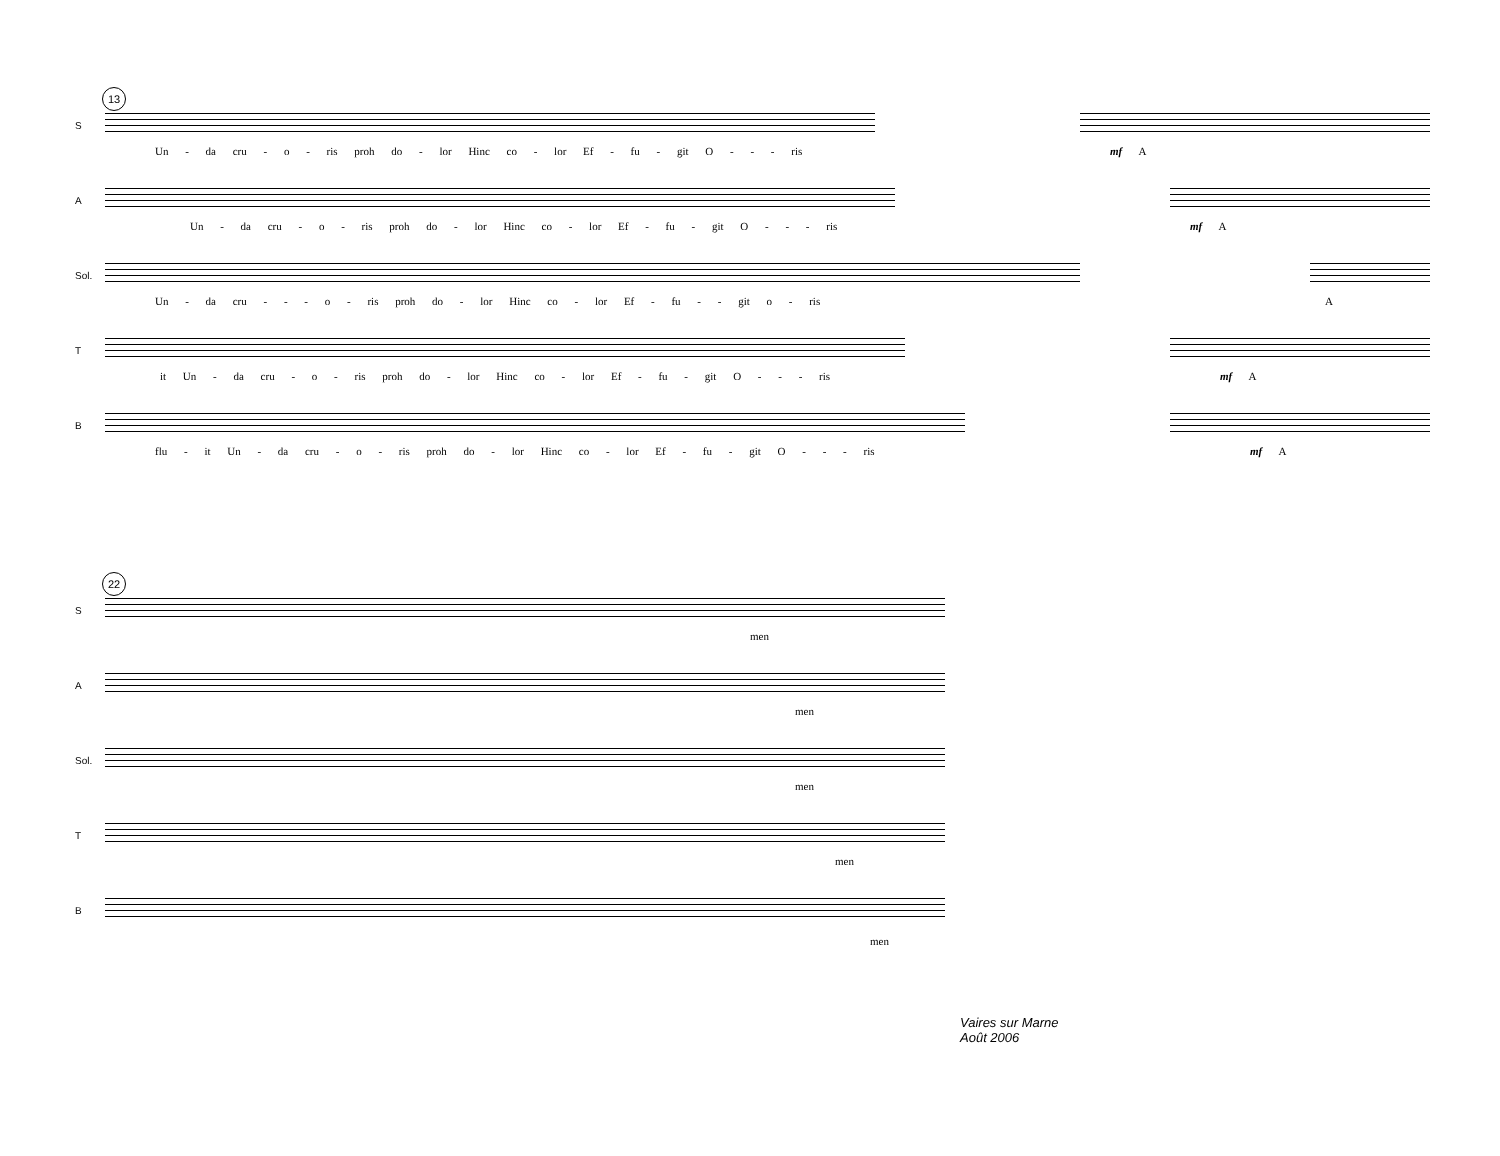13
S
Un - da cru - o - ris proh do - lor Hinc co - lor Ef - fu - git O - - - ris mf A
A
Un - da cru - o - ris proh do - lor Hinc co - lor Ef - fu - git O - - - ris mf A
Sol.
Un - da cru - - - o - ris proh do - lor Hinc co - lor Ef - fu - - git o - ris A
T
it Un - da cru - o - ris proh do - lor Hinc co - lor Ef - fu - git O - - - ris mf A
B
flu - it Un - da cru - o - ris proh do - lor Hinc co - lor Ef - fu - git O - - - ris mf A
22
S
men
A
men
Sol.
men
T
men
B
men
Vaires sur Marne
Août 2006